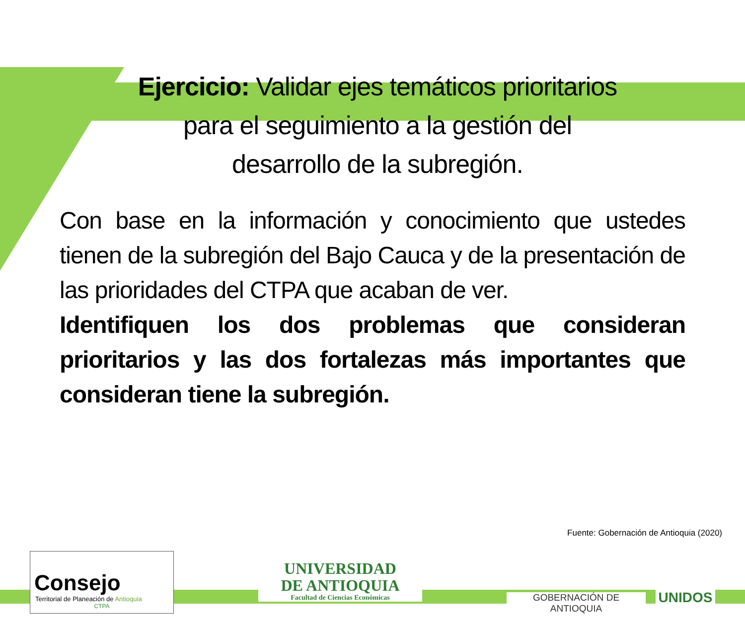Ejercicio: Validar ejes temáticos prioritarios para el seguimiento a la gestión del desarrollo de la subregión.
Con base en la información y conocimiento que ustedes tienen de la subregión del Bajo Cauca y de la presentación de las prioridades del CTPA que acaban de ver.
Identifiquen los dos problemas que consideran prioritarios y las dos fortalezas más importantes que consideran tiene la subregión.
Fuente: Gobernación de Antioquia (2020)
Consejo
Territorial de Planeación de Antioquia
CTPA
UNIVERSIDAD
DE ANTIOQUIA
Facultad de Ciencias Económicas
GOBERNACIÓN DE ANTIOQUIA UNIDOS